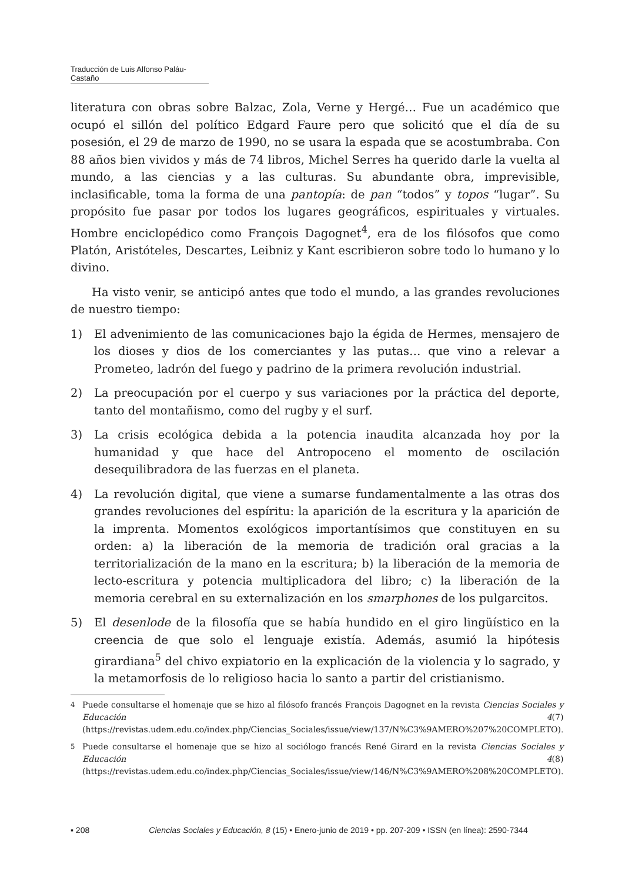Traducción de Luis Alfonso Paláu-Castaño
literatura con obras sobre Balzac, Zola, Verne y Hergé… Fue un académico que ocupó el sillón del político Edgard Faure pero que solicitó que el día de su posesión, el 29 de marzo de 1990, no se usara la espada que se acostumbraba. Con 88 años bien vividos y más de 74 libros, Michel Serres ha querido darle la vuelta al mundo, a las ciencias y a las culturas. Su abundante obra, imprevisible, inclasificable, toma la forma de una pantopía: de pan “todos” y topos “lugar”. Su propósito fue pasar por todos los lugares geográficos, espirituales y virtuales. Hombre enciclopédico como François Dagognet<sup>4</sup>, era de los filósofos que como Platón, Aristóteles, Descartes, Leibniz y Kant escribieron sobre todo lo humano y lo divino.
Ha visto venir, se anticipó antes que todo el mundo, a las grandes revoluciones de nuestro tiempo:
1) El advenimiento de las comunicaciones bajo la égida de Hermes, mensajero de los dioses y dios de los comerciantes y las putas… que vino a relevar a Prometeo, ladrón del fuego y padrino de la primera revolución industrial.
2) La preocupación por el cuerpo y sus variaciones por la práctica del deporte, tanto del montañismo, como del rugby y el surf.
3) La crisis ecológica debida a la potencia inaudita alcanzada hoy por la humanidad y que hace del Antropoceno el momento de oscilación desequilibradora de las fuerzas en el planeta.
4) La revolución digital, que viene a sumarse fundamentalmente a las otras dos grandes revoluciones del espíritu: la aparición de la escritura y la aparición de la imprenta. Momentos exológicos importantísimos que constituyen en su orden: a) la liberación de la memoria de tradición oral gracias a la territorialización de la mano en la escritura; b) la liberación de la memoria de lecto-escritura y potencia multiplicadora del libro; c) la liberación de la memoria cerebral en su externalización en los smarphones de los pulgarcitos.
5) El desenlode de la filosofía que se había hundido en el giro lingüístico en la creencia de que solo el lenguaje existía. Además, asumió la hipótesis girardiana<sup>5</sup> del chivo expiatorio en la explicación de la violencia y lo sagrado, y la metamorfosis de lo religioso hacia lo santo a partir del cristianismo.
<sup>4</sup> Puede consultarse el homenaje que se hizo al filósofo francés François Dagognet en la revista Ciencias Sociales y Educación 4(7) (https://revistas.udem.edu.co/index.php/Ciencias_Sociales/issue/view/137/N%C3%9AMERO%207%20COMPLETO).
<sup>5</sup> Puede consultarse el homenaje que se hizo al sociólogo francés René Girard en la revista Ciencias Sociales y Educación 4(8) (https://revistas.udem.edu.co/index.php/Ciencias_Sociales/issue/view/146/N%C3%9AMERO%208%20COMPLETO).
▪ 208 Ciencias Sociales y Educación, 8 (15) • Enero-junio de 2019 • pp. 207-209 • ISSN (en línea): 2590-7344